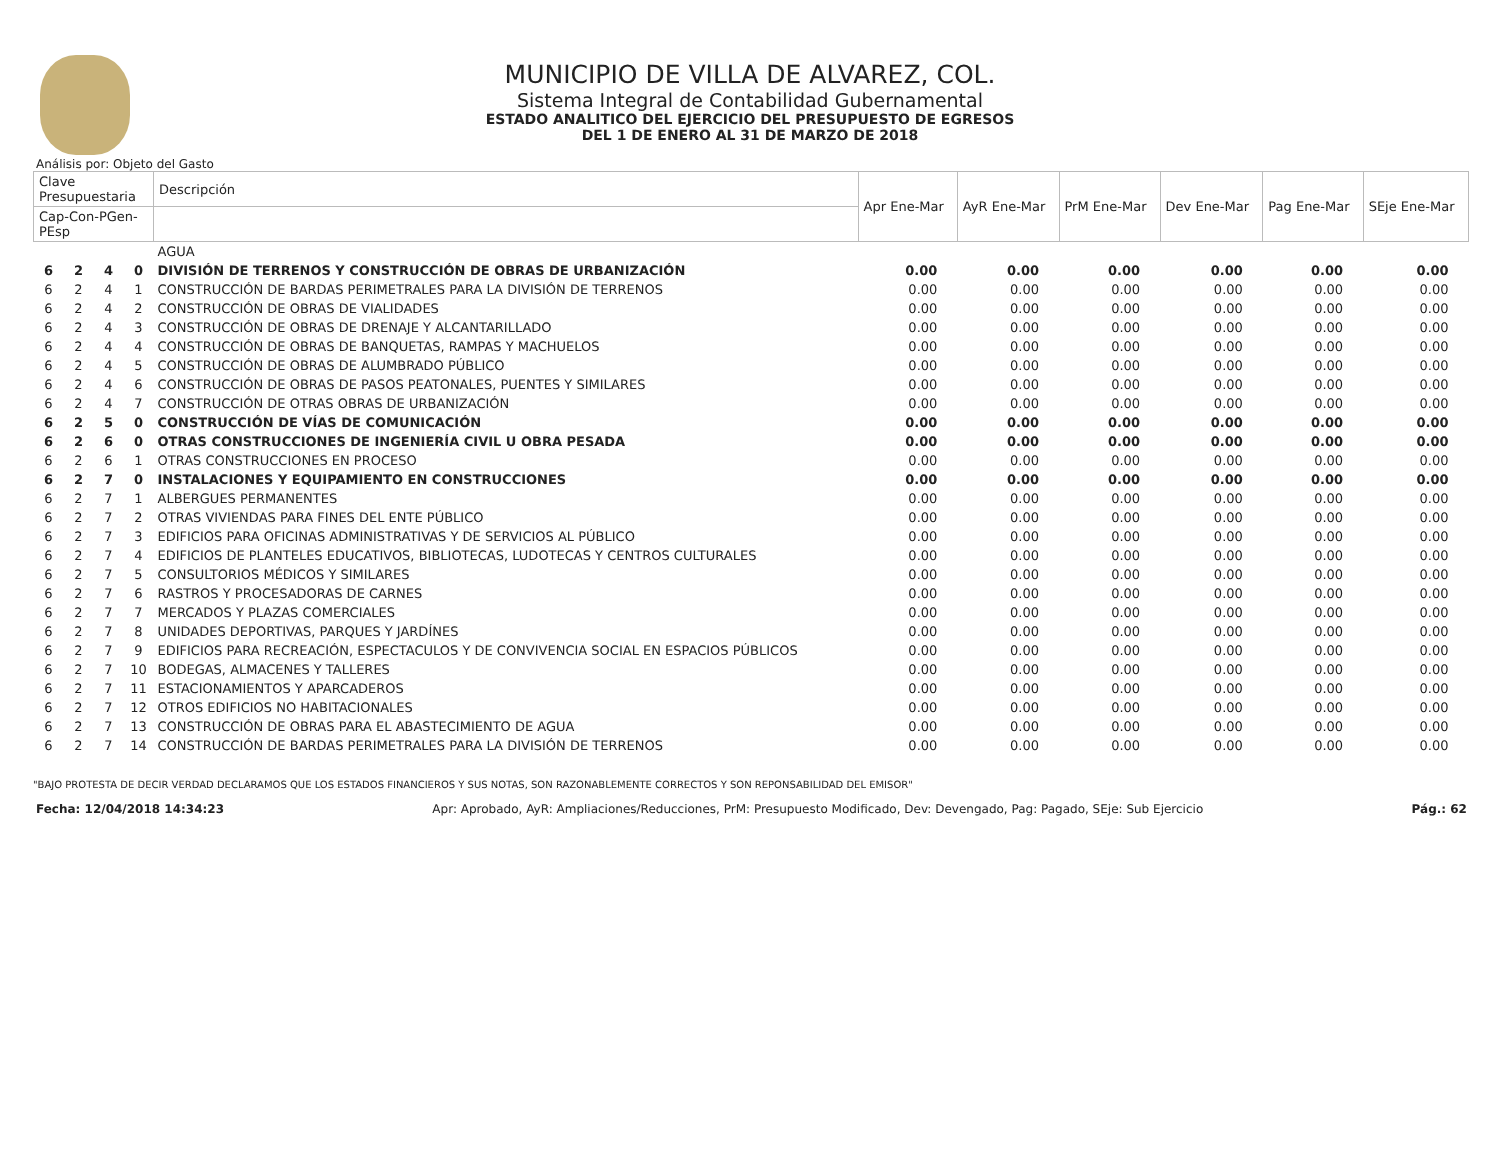MUNICIPIO DE VILLA DE ALVAREZ, COL.
Sistema Integral de Contabilidad Gubernamental
ESTADO ANALITICO DEL EJERCICIO DEL PRESUPUESTO DE EGRESOS
DEL 1 DE ENERO AL 31 DE MARZO DE 2018
Análisis por: Objeto del Gasto
| Clave Presupuestaria | | | | Descripción | Apr Ene-Mar | AyR Ene-Mar | PrM Ene-Mar | Dev Ene-Mar | Pag Ene-Mar | SEje Ene-Mar |
| --- | --- | --- | --- | --- | --- | --- | --- | --- | --- | --- |
| Cap-Con-PGen-PEsp | | | | | | | | | | |
| | | | | AGUA | | | | | | |
| 6 | 2 | 4 | 0 | DIVISIÓN DE TERRENOS Y CONSTRUCCIÓN DE OBRAS DE URBANIZACIÓN | 0.00 | 0.00 | 0.00 | 0.00 | 0.00 | 0.00 |
| 6 | 2 | 4 | 1 | CONSTRUCCIÓN DE BARDAS PERIMETRALES PARA LA DIVISIÓN DE TERRENOS | 0.00 | 0.00 | 0.00 | 0.00 | 0.00 | 0.00 |
| 6 | 2 | 4 | 2 | CONSTRUCCIÓN DE OBRAS DE VIALIDADES | 0.00 | 0.00 | 0.00 | 0.00 | 0.00 | 0.00 |
| 6 | 2 | 4 | 3 | CONSTRUCCIÓN DE OBRAS DE DRENAJE Y ALCANTARILLADO | 0.00 | 0.00 | 0.00 | 0.00 | 0.00 | 0.00 |
| 6 | 2 | 4 | 4 | CONSTRUCCIÓN DE OBRAS DE BANQUETAS, RAMPAS Y MACHUELOS | 0.00 | 0.00 | 0.00 | 0.00 | 0.00 | 0.00 |
| 6 | 2 | 4 | 5 | CONSTRUCCIÓN DE OBRAS DE ALUMBRADO PÚBLICO | 0.00 | 0.00 | 0.00 | 0.00 | 0.00 | 0.00 |
| 6 | 2 | 4 | 6 | CONSTRUCCIÓN DE OBRAS DE PASOS PEATONALES, PUENTES Y SIMILARES | 0.00 | 0.00 | 0.00 | 0.00 | 0.00 | 0.00 |
| 6 | 2 | 4 | 7 | CONSTRUCCIÓN DE OTRAS OBRAS DE URBANIZACIÓN | 0.00 | 0.00 | 0.00 | 0.00 | 0.00 | 0.00 |
| 6 | 2 | 5 | 0 | CONSTRUCCIÓN DE VÍAS DE COMUNICACIÓN | 0.00 | 0.00 | 0.00 | 0.00 | 0.00 | 0.00 |
| 6 | 2 | 6 | 0 | OTRAS CONSTRUCCIONES DE INGENIERÍA CIVIL U OBRA PESADA | 0.00 | 0.00 | 0.00 | 0.00 | 0.00 | 0.00 |
| 6 | 2 | 6 | 1 | OTRAS CONSTRUCCIONES EN PROCESO | 0.00 | 0.00 | 0.00 | 0.00 | 0.00 | 0.00 |
| 6 | 2 | 7 | 0 | INSTALACIONES Y EQUIPAMIENTO EN CONSTRUCCIONES | 0.00 | 0.00 | 0.00 | 0.00 | 0.00 | 0.00 |
| 6 | 2 | 7 | 1 | ALBERGUES PERMANENTES | 0.00 | 0.00 | 0.00 | 0.00 | 0.00 | 0.00 |
| 6 | 2 | 7 | 2 | OTRAS VIVIENDAS PARA FINES DEL ENTE PÚBLICO | 0.00 | 0.00 | 0.00 | 0.00 | 0.00 | 0.00 |
| 6 | 2 | 7 | 3 | EDIFICIOS PARA OFICINAS ADMINISTRATIVAS Y DE SERVICIOS AL PÚBLICO | 0.00 | 0.00 | 0.00 | 0.00 | 0.00 | 0.00 |
| 6 | 2 | 7 | 4 | EDIFICIOS DE PLANTELES EDUCATIVOS, BIBLIOTECAS, LUDOTECAS Y CENTROS CULTURALES | 0.00 | 0.00 | 0.00 | 0.00 | 0.00 | 0.00 |
| 6 | 2 | 7 | 5 | CONSULTORIOS MÉDICOS Y SIMILARES | 0.00 | 0.00 | 0.00 | 0.00 | 0.00 | 0.00 |
| 6 | 2 | 7 | 6 | RASTROS Y PROCESADORAS DE CARNES | 0.00 | 0.00 | 0.00 | 0.00 | 0.00 | 0.00 |
| 6 | 2 | 7 | 7 | MERCADOS Y PLAZAS COMERCIALES | 0.00 | 0.00 | 0.00 | 0.00 | 0.00 | 0.00 |
| 6 | 2 | 7 | 8 | UNIDADES DEPORTIVAS, PARQUES Y JARDÍNES | 0.00 | 0.00 | 0.00 | 0.00 | 0.00 | 0.00 |
| 6 | 2 | 7 | 9 | EDIFICIOS PARA RECREACIÓN, ESPECTACULOS Y DE CONVIVENCIA SOCIAL EN ESPACIOS PÚBLICOS | 0.00 | 0.00 | 0.00 | 0.00 | 0.00 | 0.00 |
| 6 | 2 | 7 | 10 | BODEGAS, ALMACENES Y TALLERES | 0.00 | 0.00 | 0.00 | 0.00 | 0.00 | 0.00 |
| 6 | 2 | 7 | 11 | ESTACIONAMIENTOS Y APARCADEROS | 0.00 | 0.00 | 0.00 | 0.00 | 0.00 | 0.00 |
| 6 | 2 | 7 | 12 | OTROS EDIFICIOS NO HABITACIONALES | 0.00 | 0.00 | 0.00 | 0.00 | 0.00 | 0.00 |
| 6 | 2 | 7 | 13 | CONSTRUCCIÓN DE OBRAS PARA EL ABASTECIMIENTO DE AGUA | 0.00 | 0.00 | 0.00 | 0.00 | 0.00 | 0.00 |
| 6 | 2 | 7 | 14 | CONSTRUCCIÓN DE BARDAS PERIMETRALES PARA LA DIVISIÓN DE TERRENOS | 0.00 | 0.00 | 0.00 | 0.00 | 0.00 | 0.00 |
"BAJO PROTESTA DE DECIR VERDAD DECLARAMOS QUE LOS ESTADOS FINANCIEROS Y SUS NOTAS, SON RAZONABLEMENTE CORRECTOS Y SON REPONSABILIDAD DEL EMISOR"
Fecha: 12/04/2018 14:34:23 Apr: Aprobado, AyR: Ampliaciones/Reducciones, PrM: Presupuesto Modificado, Dev: Devengado, Pag: Pagado, SEje: Sub Ejercicio Pág.: 62